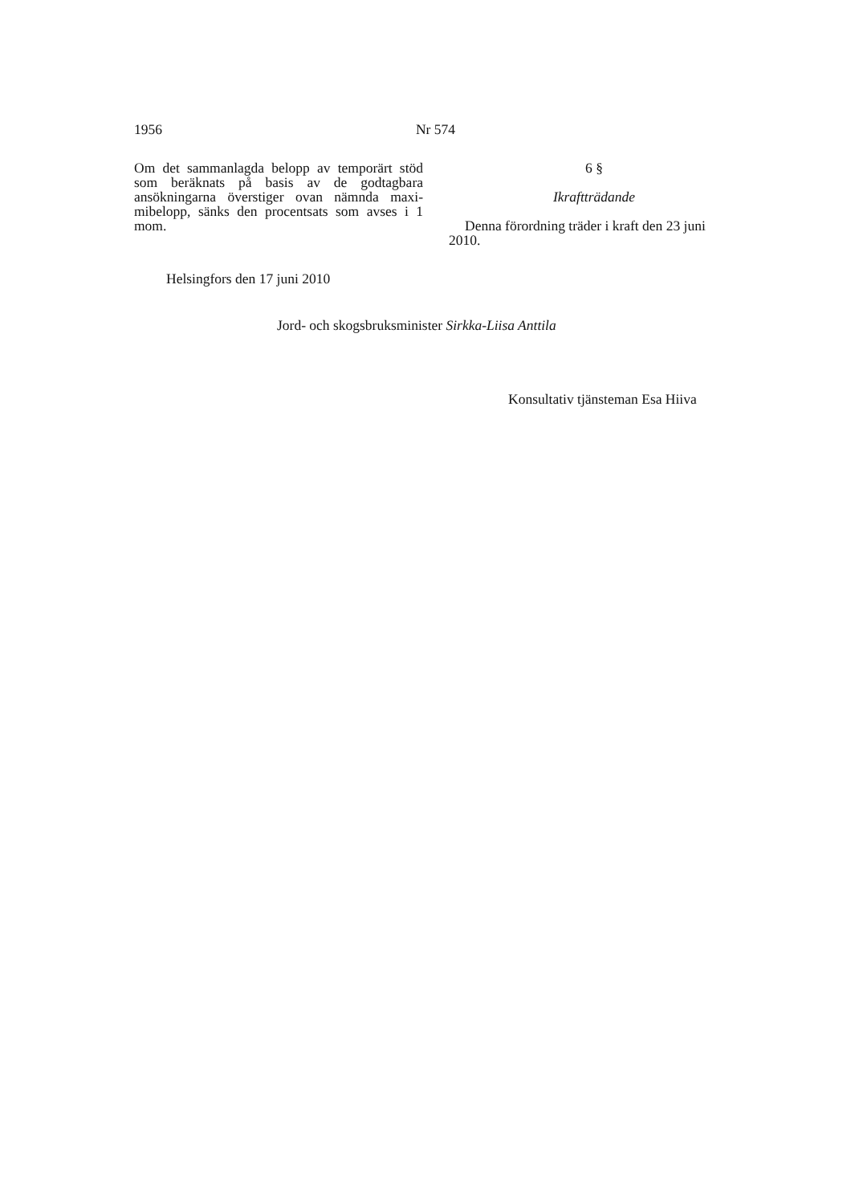1956 Nr 574
Om det sammanlagda belopp av temporärt stöd som beräknats på basis av de godtagbara ansökningarna överstiger ovan nämnda maxi­mibelopp, sänks den procentsats som avses i 1 mom.
6 §
Ikraftträdande
Denna förordning träder i kraft den 23 juni 2010.
Helsingfors den 17 juni 2010
Jord- och skogsbruksminister Sirkka-Liisa Anttila
Konsultativ tjänsteman Esa Hiiva